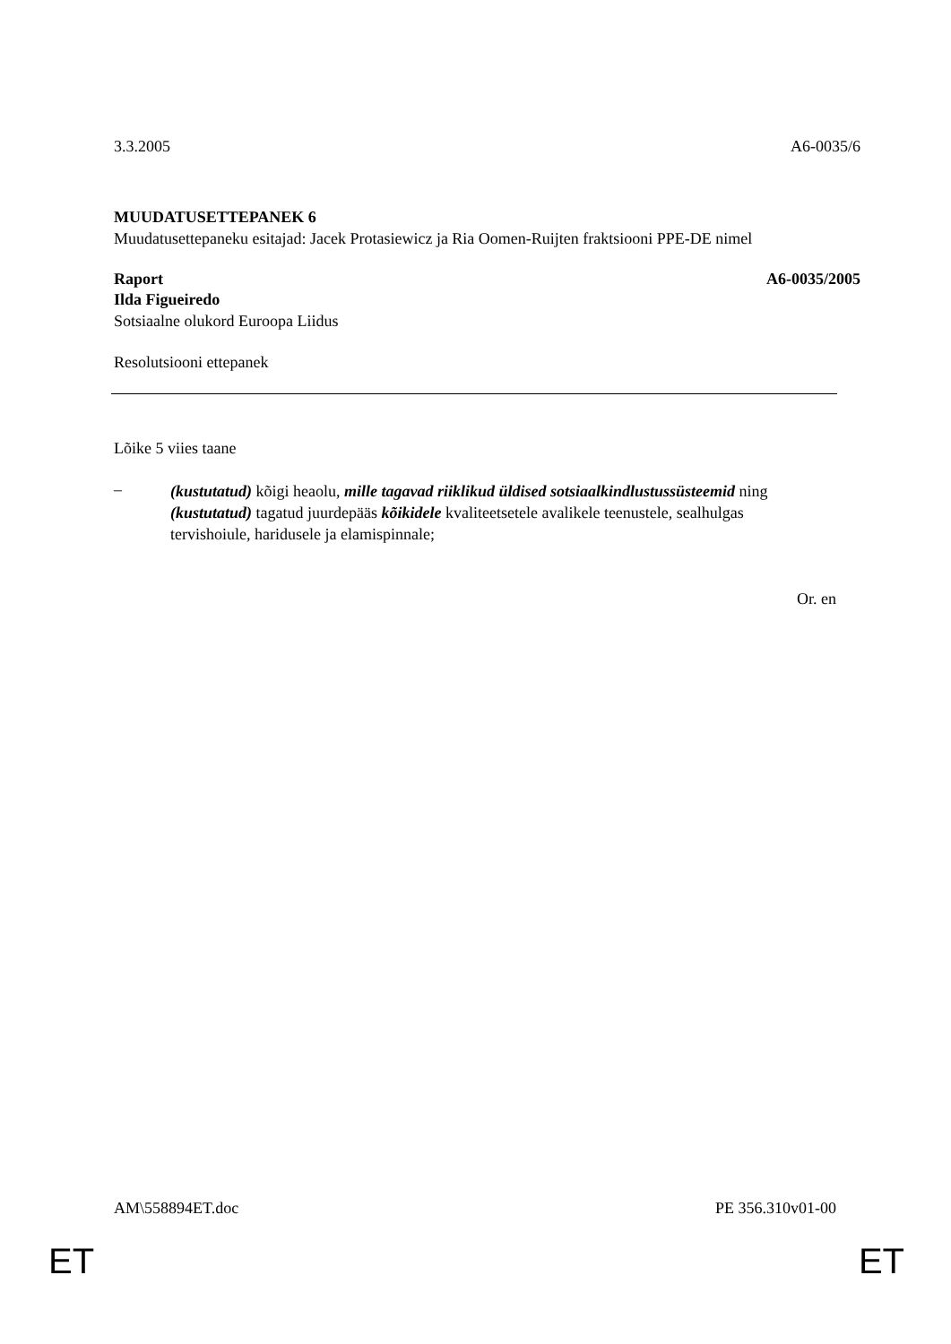3.3.2005 A6-0035/6
MUUDATUSETTEPANEK 6
Muudatusettepaneku esitajad: Jacek Protasiewicz ja Ria Oomen-Ruijten fraktsiooni PPE-DE nimel
Raport A6-0035/2005
Ilda Figueiredo
Sotsiaalne olukord Euroopa Liidus
Resolutsiooni ettepanek
Lõike 5 viies taane
–
(kustutatud) kõigi heaolu, mille tagavad riiklikud üldised sotsiaalkindlustussüsteemid ning (kustutatud) tagatud juurdepääs kõikidele kvaliteetsetele avalikele teenustele, sealhulgas tervishoiule, haridusele ja elamispinnale;
Or. en
AM\558894ET.doc PE 356.310v01-00
ET ET